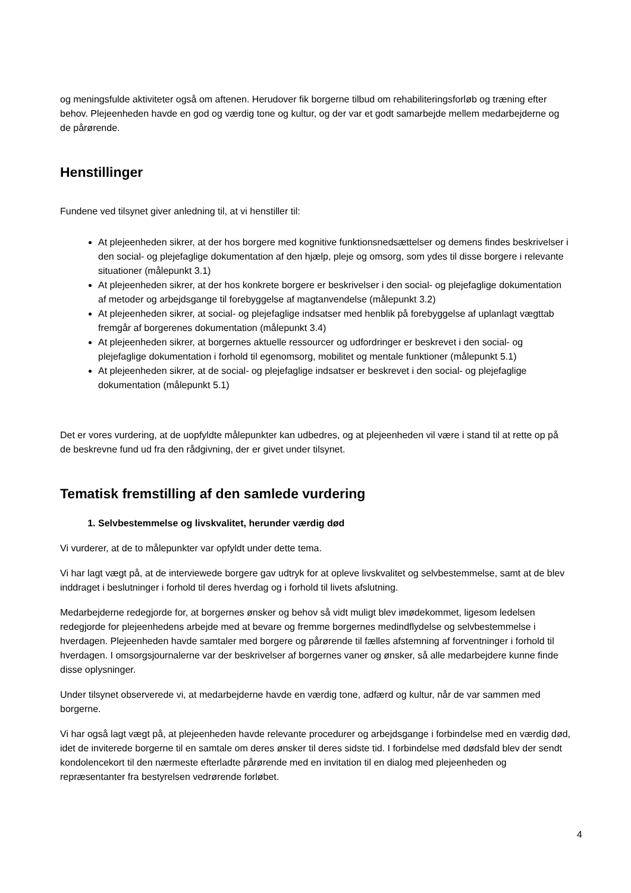og meningsfulde aktiviteter også om aftenen. Herudover fik borgerne tilbud om rehabiliteringsforløb og træning efter behov. Plejeenheden havde en god og værdig tone og kultur, og der var et godt samarbejde mellem medarbejderne og de pårørende.
Henstillinger
Fundene ved tilsynet giver anledning til, at vi henstiller til:
At plejeenheden sikrer, at der hos borgere med kognitive funktionsnedsættelser og demens findes beskrivelser i den social- og plejefaglige dokumentation af den hjælp, pleje og omsorg, som ydes til disse borgere i relevante situationer (målepunkt 3.1)
At plejeenheden sikrer, at der hos konkrete borgere er beskrivelser i den social- og plejefaglige dokumentation af metoder og arbejdsgange til forebyggelse af magtanvendelse (målepunkt 3.2)
At plejeenheden sikrer, at social- og plejefaglige indsatser med henblik på forebyggelse af uplanlagt vægttab fremgår af borgerenes dokumentation (målepunkt 3.4)
At plejeenheden sikrer, at borgernes aktuelle ressourcer og udfordringer er beskrevet i den social- og plejefaglige dokumentation i forhold til egenomsorg, mobilitet og mentale funktioner (målepunkt 5.1)
At plejeenheden sikrer, at de social- og plejefaglige indsatser er beskrevet i den social- og plejefaglige dokumentation (målepunkt 5.1)
Det er vores vurdering, at de uopfyldte målepunkter kan udbedres, og at plejeenheden vil være i stand til at rette op på de beskrevne fund ud fra den rådgivning, der er givet under tilsynet.
Tematisk fremstilling af den samlede vurdering
1. Selvbestemmelse og livskvalitet, herunder værdig død
Vi vurderer, at de to målepunkter var opfyldt under dette tema.
Vi har lagt vægt på, at de interviewede borgere gav udtryk for at opleve livskvalitet og selvbestemmelse, samt at de blev inddraget i beslutninger i forhold til deres hverdag og i forhold til livets afslutning.
Medarbejderne redegjorde for, at borgernes ønsker og behov så vidt muligt blev imødekommet, ligesom ledelsen redegjorde for plejeenhedens arbejde med at bevare og fremme borgernes medindflydelse og selvbestemmelse i hverdagen. Plejeenheden havde samtaler med borgere og pårørende til fælles afstemning af forventninger i forhold til hverdagen. I omsorgsjournalerne var der beskrivelser af borgernes vaner og ønsker, så alle medarbejdere kunne finde disse oplysninger.
Under tilsynet observerede vi, at medarbejderne havde en værdig tone, adfærd og kultur, når de var sammen med borgerne.
Vi har også lagt vægt på, at plejeenheden havde relevante procedurer og arbejdsgange i forbindelse med en værdig død, idet de inviterede borgerne til en samtale om deres ønsker til deres sidste tid. I forbindelse med dødsfald blev der sendt kondolencekort til den nærmeste efterladte pårørende med en invitation til en dialog med plejeenheden og repræsentanter fra bestyrelsen vedrørende forløbet.
4